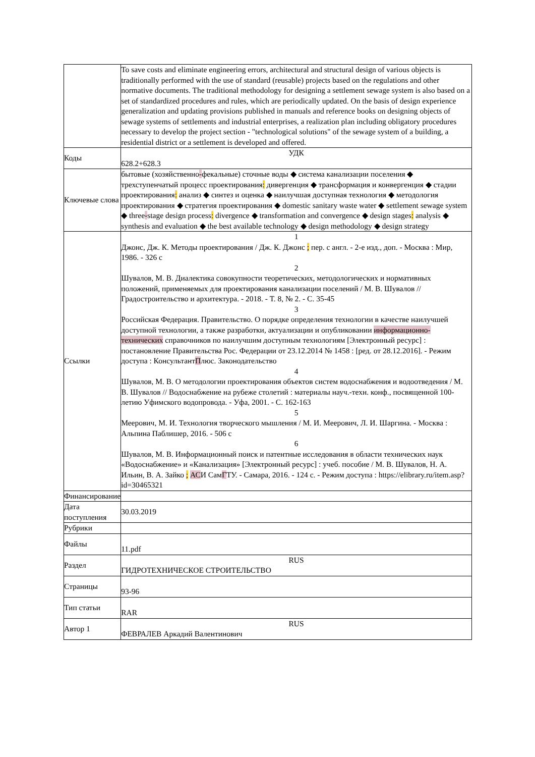| | To save costs and eliminate engineering errors, architectural and structural design of various objects is traditionally performed with the use of standard (reusable) projects based on the regulations and other normative documents. The traditional methodology for designing a settlement sewage system is also based on a set of standardized procedures and rules, which are periodically updated. On the basis of design experience generalization and updating provisions published in manuals and reference books on designing objects of sewage systems of settlements and industrial enterprises, a realization plan including obligatory procedures necessary to develop the project section - "technological solutions" of the sewage system of a building, a residential district or a settlement is developed and offered. |
| Коды | УДК 628.2+628.3 |
| Ключевые слова | бытовые (хозяйственно - фекальные) сточные воды ◆ система канализации поселения ◆ трехступенчатый процесс проектирования : дивергенция ◆ трансформация и конвергенция ◆ стадии проектирования : анализ ◆ синтез и оценка ◆ наилучшая доступная технология ◆ методология проектирования ◆ стратегия проектирования ◆ domestic sanitary waste water ◆ settlement sewage system ◆ three - stage design process : divergence ◆ transformation and convergence ◆ design stages : analysis ◆ synthesis and evaluation ◆ the best available technology ◆ design methodology ◆ design strategy |
| Ссылки | 1 Джонс, Дж. К. Методы проектирования / Дж. К. Джонс ; пер. с англ. - 2-е изд., доп. - Москва : Мир, 1986. - 326 с 2 Шувалов, М. В. Диалектика совокупности теоретических, методологических и нормативных положений, применяемых для проектирования канализации поселений / М. В. Шувалов // Градостроительство и архитектура. - 2018. - Т. 8, № 2. - С. 35-45 3 Российская Федерация. Правительство. О порядке определения технологии в качестве наилучшей доступной технологии, а также разработки, актуализации и опубликовании информационно-технических справочников по наилучшим доступным технологиям [Электронный ресурс] : постановление Правительства Рос. Федерации от 23.12.2014 № 1458 : [ред. от 28.12.2016]. - Режим доступа : Консультант П люс. Законодательство 4 Шувалов, М. В. О методологии проектирования объектов систем водоснабжения и водоотведения / М. В. Шувалов // Водоснабжение на рубеже столетий : материалы науч.-техн. конф., посвященной 100-летию Уфимского водопровода. - Уфа, 2001. - С. 162-163 5 Меерович, М. И. Технология творческого мышления / М. И. Меерович, Л. И. Шаргина. - Москва : Альпина Паблишер, 2016. - 506 с 6 Шувалов, М. В. Информационный поиск и патентные исследования в области технических наук «Водоснабжение» и «Канализация» [Электронный ресурс] : учеб. пособие / М. В. Шувалов, Н. А. Ильин, В. А. Зайко ; АС И Сам Г ТУ. - Самара, 2016. - 124 с. - Режим доступа : https://elibrary.ru/item.asp?id=30465321 |
| Финансирование | |
| Дата поступления | 30.03.2019 |
| Рубрики | |
| Файлы | 11.pdf |
| Раздел | RUS ГИДРОТЕХНИЧЕСКОЕ СТРОИТЕЛЬСТВО |
| Страницы | 93-96 |
| Тип статьи | RAR |
| Автор 1 | RUS ФЕВРАЛЕВ Аркадий Валентинович |